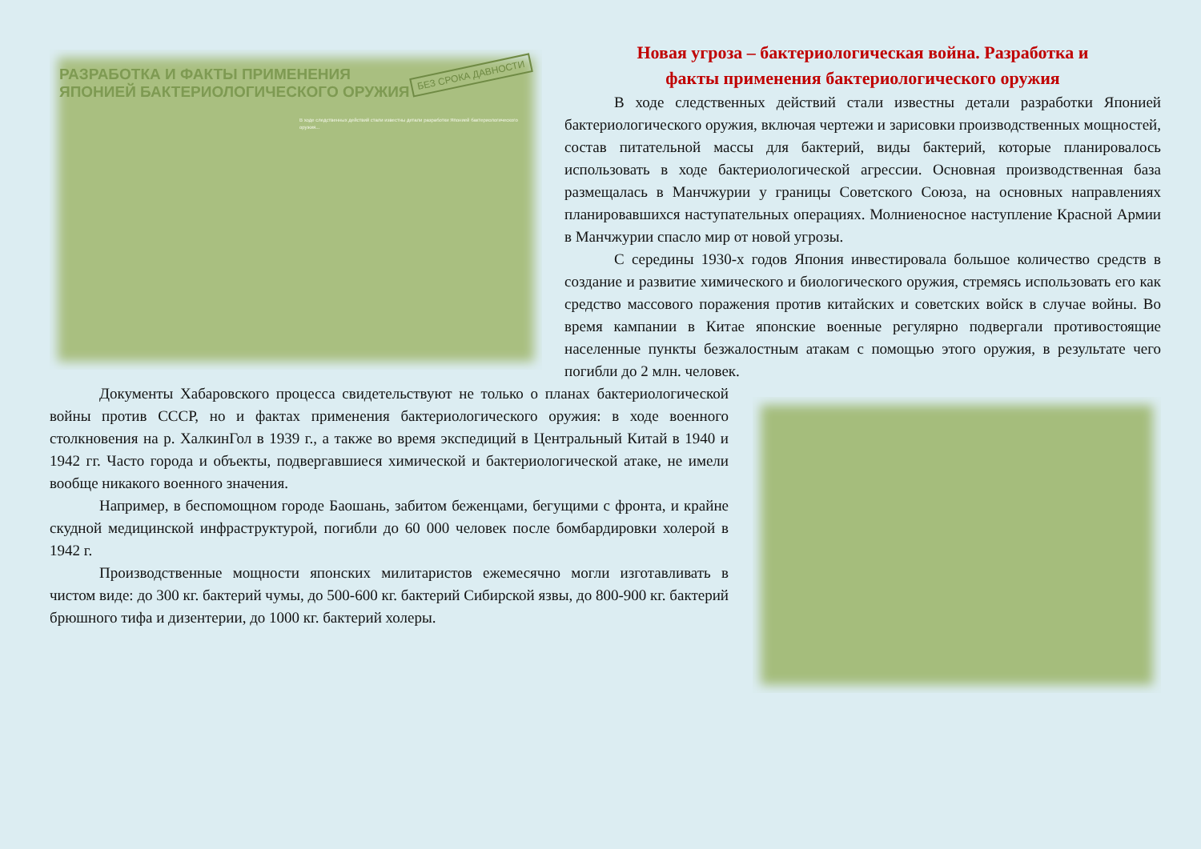БЕЗ СРОКА ДАВНОСТИ
РАЗРАБОТКА И ФАКТЫ ПРИМЕНЕНИЯ ЯПОНИЕЙ БАКТЕРИОЛОГИЧЕСКОГО ОРУЖИЯ
В ходе следственных действий стали известны детали разработки Японией бактериологического оружия...
Новая угроза – бактериологическая война. Разработка и
факты применения бактериологического оружия
В ходе следственных действий стали известны детали разработки Японией бактериологического оружия, включая чертежи и зарисовки производственных мощностей, состав питательной массы для бактерий, виды бактерий, которые планировалось использовать в ходе бактериологической агрессии. Основная производственная база размещалась в Манчжурии у границы Советского Союза, на основных направлениях планировавшихся наступательных операциях. Молниеносное наступление Красной Армии в Манчжурии спасло мир от новой угрозы.
С середины 1930-х годов Япония инвестировала большое количество средств в создание и развитие химического и биологического оружия, стремясь использовать его как средство массового поражения против китайских и советских войск в случае войны. Во время кампании в Китае японские военные регулярно подвергали противостоящие населенные пункты безжалостным атакам с помощью этого оружия, в результате чего погибли до 2 млн. человек.
Документы Хабаровского процесса свидетельствуют не только о планах бактериологической войны против СССР, но и фактах применения бактериологического оружия: в ходе военного столкновения на р. ХалкинГол в 1939 г., а также во время экспедиций в Центральный Китай в 1940 и 1942 гг. Часто города и объекты, подвергавшиеся химической и бактериологической атаке, не имели вообще никакого военного значения.
Например, в беспомощном городе Баошань, забитом беженцами, бегущими с фронта, и крайне скудной медицинской инфраструктурой, погибли до 60 000 человек после бомбардировки холерой в 1942 г.
Производственные мощности японских милитаристов ежемесячно могли изготавливать в чистом виде: до 300 кг. бактерий чумы, до 500-600 кг. бактерий Сибирской язвы, до 800-900 кг. бактерий брюшного тифа и дизентерии, до 1000 кг. бактерий холеры.